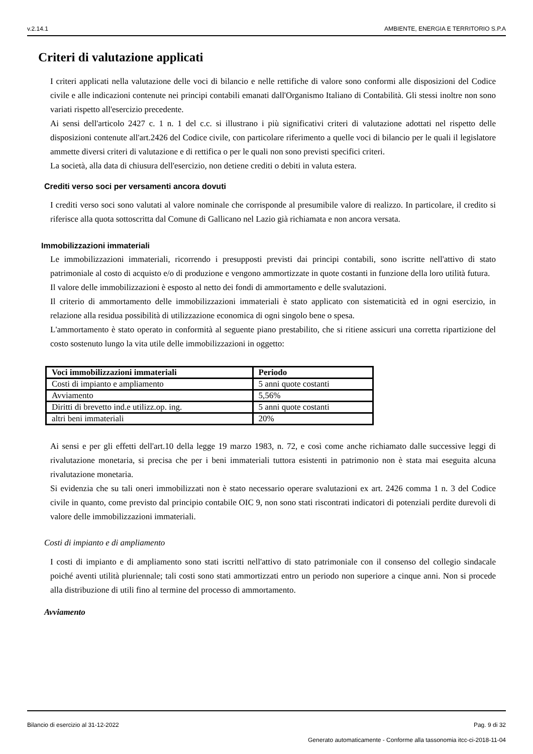v.2.14.1 AMBIENTE, ENERGIA E TERRITORIO S.P.A
Criteri di valutazione applicati
I criteri applicati nella valutazione delle voci di bilancio e nelle rettifiche di valore sono conformi alle disposizioni del Codice civile e alle indicazioni contenute nei principi contabili emanati dall'Organismo Italiano di Contabilità. Gli stessi inoltre non sono variati rispetto all'esercizio precedente.
Ai sensi dell'articolo 2427 c. 1 n. 1 del c.c. si illustrano i più significativi criteri di valutazione adottati nel rispetto delle disposizioni contenute all'art.2426 del Codice civile, con particolare riferimento a quelle voci di bilancio per le quali il legislatore ammette diversi criteri di valutazione e di rettifica o per le quali non sono previsti specifici criteri.
La società, alla data di chiusura dell'esercizio, non detiene crediti o debiti in valuta estera.
Crediti verso soci per versamenti ancora dovuti
I crediti verso soci sono valutati al valore nominale che corrisponde al presumibile valore di realizzo. In particolare, il credito si riferisce alla quota sottoscritta dal Comune di Gallicano nel Lazio già richiamata e non ancora versata.
Immobilizzazioni immateriali
Le immobilizzazioni immateriali, ricorrendo i presupposti previsti dai principi contabili, sono iscritte nell'attivo di stato patrimoniale al costo di acquisto e/o di produzione e vengono ammortizzate in quote costanti in funzione della loro utilità futura.
Il valore delle immobilizzazioni è esposto al netto dei fondi di ammortamento e delle svalutazioni.
Il criterio di ammortamento delle immobilizzazioni immateriali è stato applicato con sistematicità ed in ogni esercizio, in relazione alla residua possibilità di utilizzazione economica di ogni singolo bene o spesa.
L'ammortamento è stato operato in conformità al seguente piano prestabilito, che si ritiene assicuri una corretta ripartizione del costo sostenuto lungo la vita utile delle immobilizzazioni in oggetto:
| Voci immobilizzazioni immateriali | Periodo |
| --- | --- |
| Costi di impianto e ampliamento | 5 anni quote costanti |
| Avviamento | 5,56% |
| Diritti di brevetto ind.e utilizz.op. ing. | 5 anni quote costanti |
| altri beni immateriali | 20% |
Ai sensi e per gli effetti dell'art.10 della legge 19 marzo 1983, n. 72, e così come anche richiamato dalle successive leggi di rivalutazione monetaria, si precisa che per i beni immateriali tuttora esistenti in patrimonio non è stata mai eseguita alcuna rivalutazione monetaria.
Si evidenzia che su tali oneri immobilizzati non è stato necessario operare svalutazioni ex art. 2426 comma 1 n. 3 del Codice civile in quanto, come previsto dal principio contabile OIC 9, non sono stati riscontrati indicatori di potenziali perdite durevoli di valore delle immobilizzazioni immateriali.
Costi di impianto e di ampliamento
I costi di impianto e di ampliamento sono stati iscritti nell'attivo di stato patrimoniale con il consenso del collegio sindacale poiché aventi utilità pluriennale; tali costi sono stati ammortizzati entro un periodo non superiore a cinque anni. Non si procede alla distribuzione di utili fino al termine del processo di ammortamento.
Avviamento
Bilancio di esercizio al 31-12-2022 Pag. 9 di 32
Generato automaticamente - Conforme alla tassonomia itcc-ci-2018-11-04